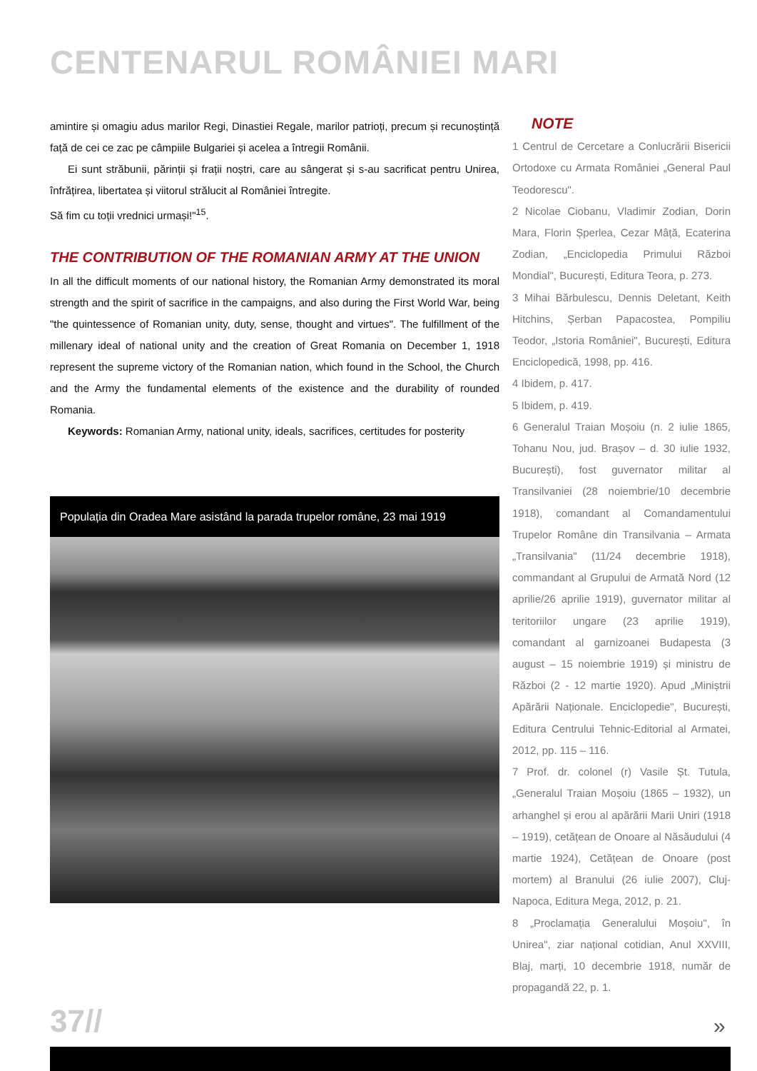CENTENARUL ROMÂNIEI MARI
amintire și omagiu adus marilor Regi, Dinastiei Regale, marilor patrioți, precum și recunoștință față de cei ce zac pe câmpiile Bulgariei și acelea a întregii Românii.
Ei sunt străbunii, părinții și frații noștri, care au sângerat și s-au sacrificat pentru Unirea, înfrățirea, libertatea și viitorul strălucit al României întregite.
Să fim cu toții vrednici urmași!"<sup>15</sup>.
THE CONTRIBUTION OF THE ROMANIAN ARMY AT THE UNION
In all the difficult moments of our national history, the Romanian Army demonstrated its moral strength and the spirit of sacrifice in the campaigns, and also during the First World War, being "the quintessence of Romanian unity, duty, sense, thought and virtues". The fulfillment of the millenary ideal of national unity and the creation of Great Romania on December 1, 1918 represent the supreme victory of the Romanian nation, which found in the School, the Church and the Army the fundamental elements of the existence and the durability of rounded Romania.
Keywords: Romanian Army, national unity, ideals, sacrifices, certitudes for posterity
Populația din Oradea Mare asistând la parada trupelor române, 23 mai 1919
NOTE
1 Centrul de Cercetare a Conlucrării Bisericii Ortodoxe cu Armata României „General Paul Teodorescu".
2 Nicolae Ciobanu, Vladimir Zodian, Dorin Mara, Florin Șperlea, Cezar Mâță, Ecaterina Zodian, „Enciclopedia Primului Război Mondial", București, Editura Teora, p. 273.
3 Mihai Bărbulescu, Dennis Deletant, Keith Hitchins, Șerban Papacostea, Pompiliu Teodor, „Istoria României", București, Editura Enciclopedică, 1998, pp. 416.
4 Ibidem, p. 417.
5 Ibidem, p. 419.
6 Generalul Traian Moșoiu (n. 2 iulie 1865, Tohanu Nou, jud. Brașov – d. 30 iulie 1932, București), fost guvernator militar al Transilvaniei (28 noiembrie/10 decembrie 1918), comandant al Comandamentului Trupelor Române din Transilvania – Armata „Transilvania" (11/24 decembrie 1918), commandant al Grupului de Armată Nord (12 aprilie/26 aprilie 1919), guvernator militar al teritoriilor ungare (23 aprilie 1919), comandant al garnizoanei Budapesta (3 august – 15 noiembrie 1919) și ministru de Război (2 - 12 martie 1920). Apud „Miniștrii Apărării Naționale. Enciclopedie", București, Editura Centrului Tehnic-Editorial al Armatei, 2012, pp. 115 – 116.
7 Prof. dr. colonel (r) Vasile Șt. Tutula, „Generalul Traian Moșoiu (1865 – 1932), un arhanghel și erou al apărării Marii Uniri (1918 – 1919), cetățean de Onoare al Năsăudului (4 martie 1924), Cetățean de Onoare (post mortem) al Branului (26 iulie 2007), Cluj-Napoca, Editura Mega, 2012, p. 21.
8 „Proclamația Generalului Moșoiu", în Unirea", ziar național cotidian, Anul XXVIII, Blaj, marți, 10 decembrie 1918, număr de propagandă 22, p. 1.
37// »